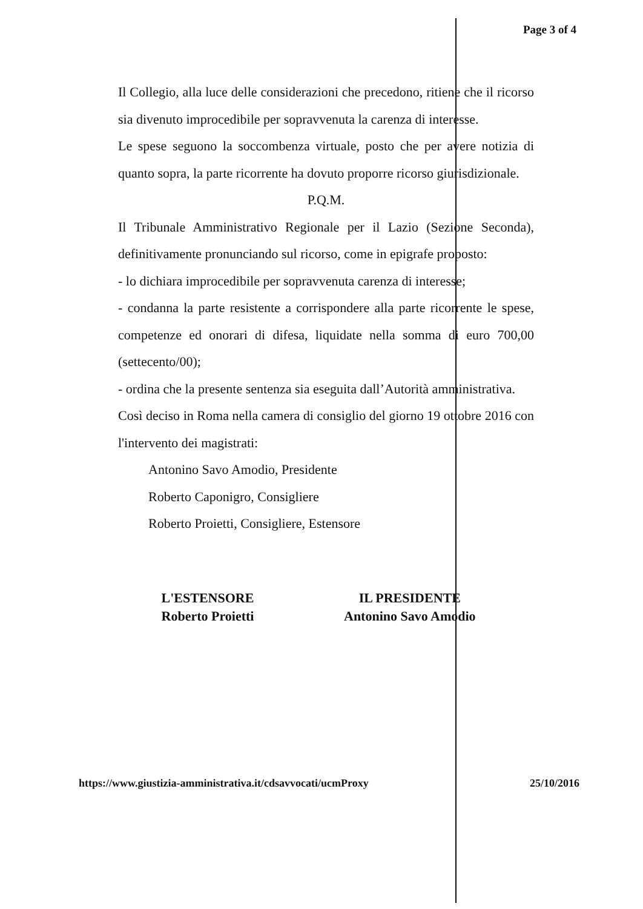Page 3 of 4
Il Collegio, alla luce delle considerazioni che precedono, ritiene che il ricorso sia divenuto improcedibile per sopravvenuta la carenza di interesse.
Le spese seguono la soccombenza virtuale, posto che per avere notizia di quanto sopra, la parte ricorrente ha dovuto proporre ricorso giurisdizionale.
P.Q.M.
Il Tribunale Amministrativo Regionale per il Lazio (Sezione Seconda), definitivamente pronunciando sul ricorso, come in epigrafe proposto:
- lo dichiara improcedibile per sopravvenuta carenza di interesse;
- condanna la parte resistente a corrispondere alla parte ricorrente le spese, competenze ed onorari di difesa, liquidate nella somma di euro 700,00 (settecento/00);
- ordina che la presente sentenza sia eseguita dall’Autorità amministrativa.
Così deciso in Roma nella camera di consiglio del giorno 19 ottobre 2016 con l'intervento dei magistrati:
Antonino Savo Amodio, Presidente
Roberto Caponigro, Consigliere
Roberto Proietti, Consigliere, Estensore
L'ESTENSORE
Roberto Proietti
IL PRESIDENTE
Antonino Savo Amodio
https://www.giustizia-amministrativa.it/cdsavvocati/ucmProxy 25/10/2016